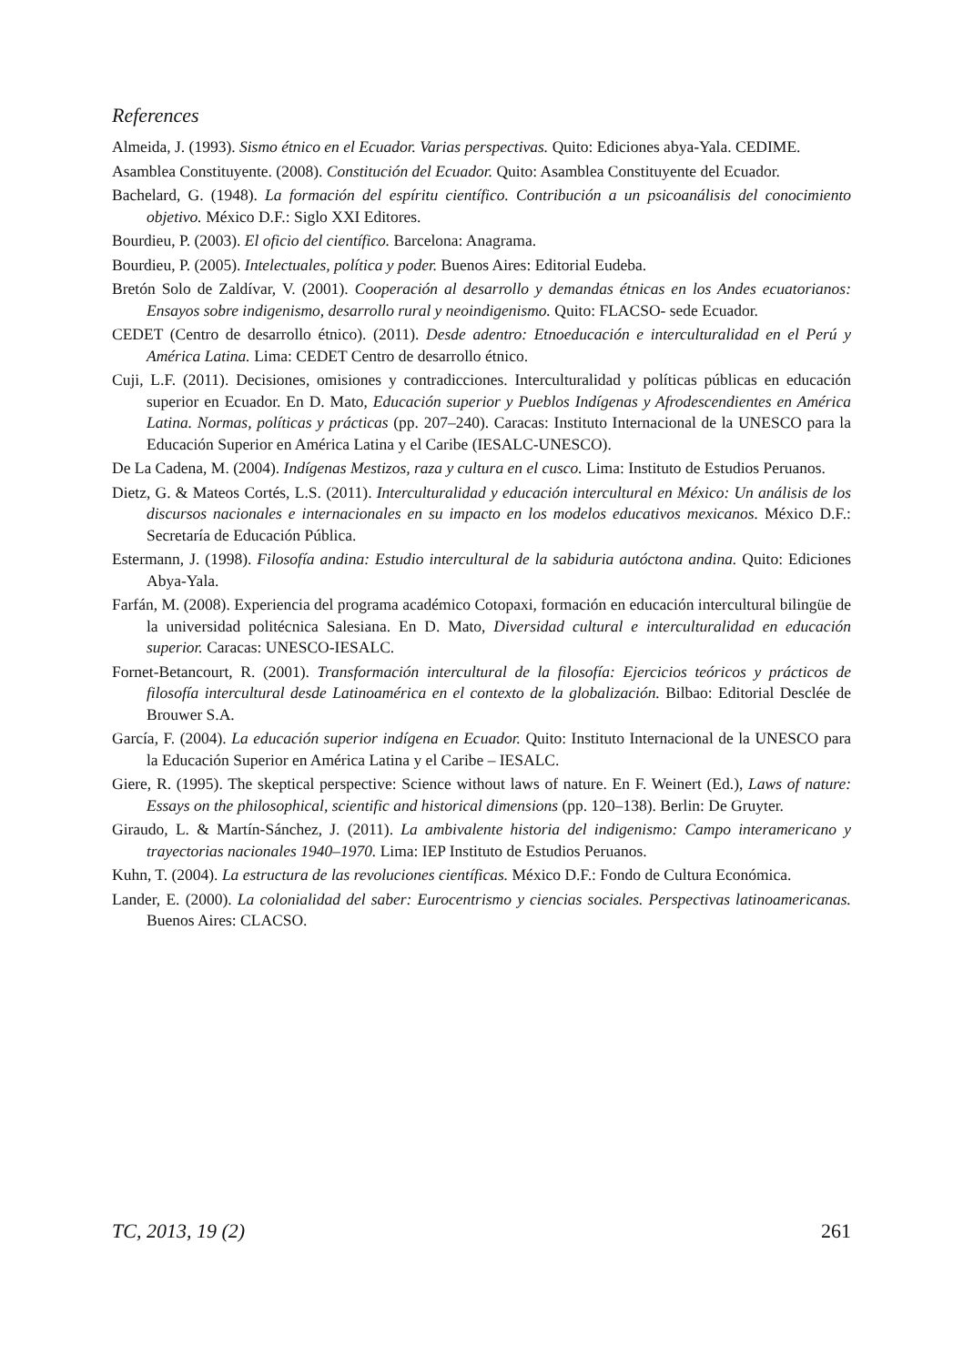References
Almeida, J. (1993). Sismo étnico en el Ecuador. Varias perspectivas. Quito: Ediciones abya-Yala. CEDIME.
Asamblea Constituyente. (2008). Constitución del Ecuador. Quito: Asamblea Constituyente del Ecuador.
Bachelard, G. (1948). La formación del espíritu científico. Contribución a un psicoanálisis del conocimiento objetivo. México D.F.: Siglo XXI Editores.
Bourdieu, P. (2003). El oficio del científico. Barcelona: Anagrama.
Bourdieu, P. (2005). Intelectuales, política y poder. Buenos Aires: Editorial Eudeba.
Bretón Solo de Zaldívar, V. (2001). Cooperación al desarrollo y demandas étnicas en los Andes ecuatorianos: Ensayos sobre indigenismo, desarrollo rural y neoindigenismo. Quito: FLACSO- sede Ecuador.
CEDET (Centro de desarrollo étnico). (2011). Desde adentro: Etnoeducación e interculturalidad en el Perú y América Latina. Lima: CEDET Centro de desarrollo étnico.
Cuji, L.F. (2011). Decisiones, omisiones y contradicciones. Interculturalidad y políticas públicas en educación superior en Ecuador. En D. Mato, Educación superior y Pueblos Indígenas y Afrodescendientes en América Latina. Normas, políticas y prácticas (pp. 207–240). Caracas: Instituto Internacional de la UNESCO para la Educación Superior en América Latina y el Caribe (IESALC-UNESCO).
De La Cadena, M. (2004). Indígenas Mestizos, raza y cultura en el cusco. Lima: Instituto de Estudios Peruanos.
Dietz, G. & Mateos Cortés, L.S. (2011). Interculturalidad y educación intercultural en México: Un análisis de los discursos nacionales e internacionales en su impacto en los modelos educativos mexicanos. México D.F.: Secretaría de Educación Pública.
Estermann, J. (1998). Filosofía andina: Estudio intercultural de la sabiduria autóctona andina. Quito: Ediciones Abya-Yala.
Farfán, M. (2008). Experiencia del programa académico Cotopaxi, formación en educación intercultural bilingüe de la universidad politécnica Salesiana. En D. Mato, Diversidad cultural e interculturalidad en educación superior. Caracas: UNESCO-IESALC.
Fornet-Betancourt, R. (2001). Transformación intercultural de la filosofía: Ejercicios teóricos y prácticos de filosofía intercultural desde Latinoamérica en el contexto de la globalización. Bilbao: Editorial Desclée de Brouwer S.A.
García, F. (2004). La educación superior indígena en Ecuador. Quito: Instituto Internacional de la UNESCO para la Educación Superior en América Latina y el Caribe – IESALC.
Giere, R. (1995). The skeptical perspective: Science without laws of nature. En F. Weinert (Ed.), Laws of nature: Essays on the philosophical, scientific and historical dimensions (pp. 120–138). Berlin: De Gruyter.
Giraudo, L. & Martín-Sánchez, J. (2011). La ambivalente historia del indigenismo: Campo interamericano y trayectorias nacionales 1940–1970. Lima: IEP Instituto de Estudios Peruanos.
Kuhn, T. (2004). La estructura de las revoluciones científicas. México D.F.: Fondo de Cultura Económica.
Lander, E. (2000). La colonialidad del saber: Eurocentrismo y ciencias sociales. Perspectivas latinoamericanas. Buenos Aires: CLACSO.
TC, 2013, 19 (2) 261